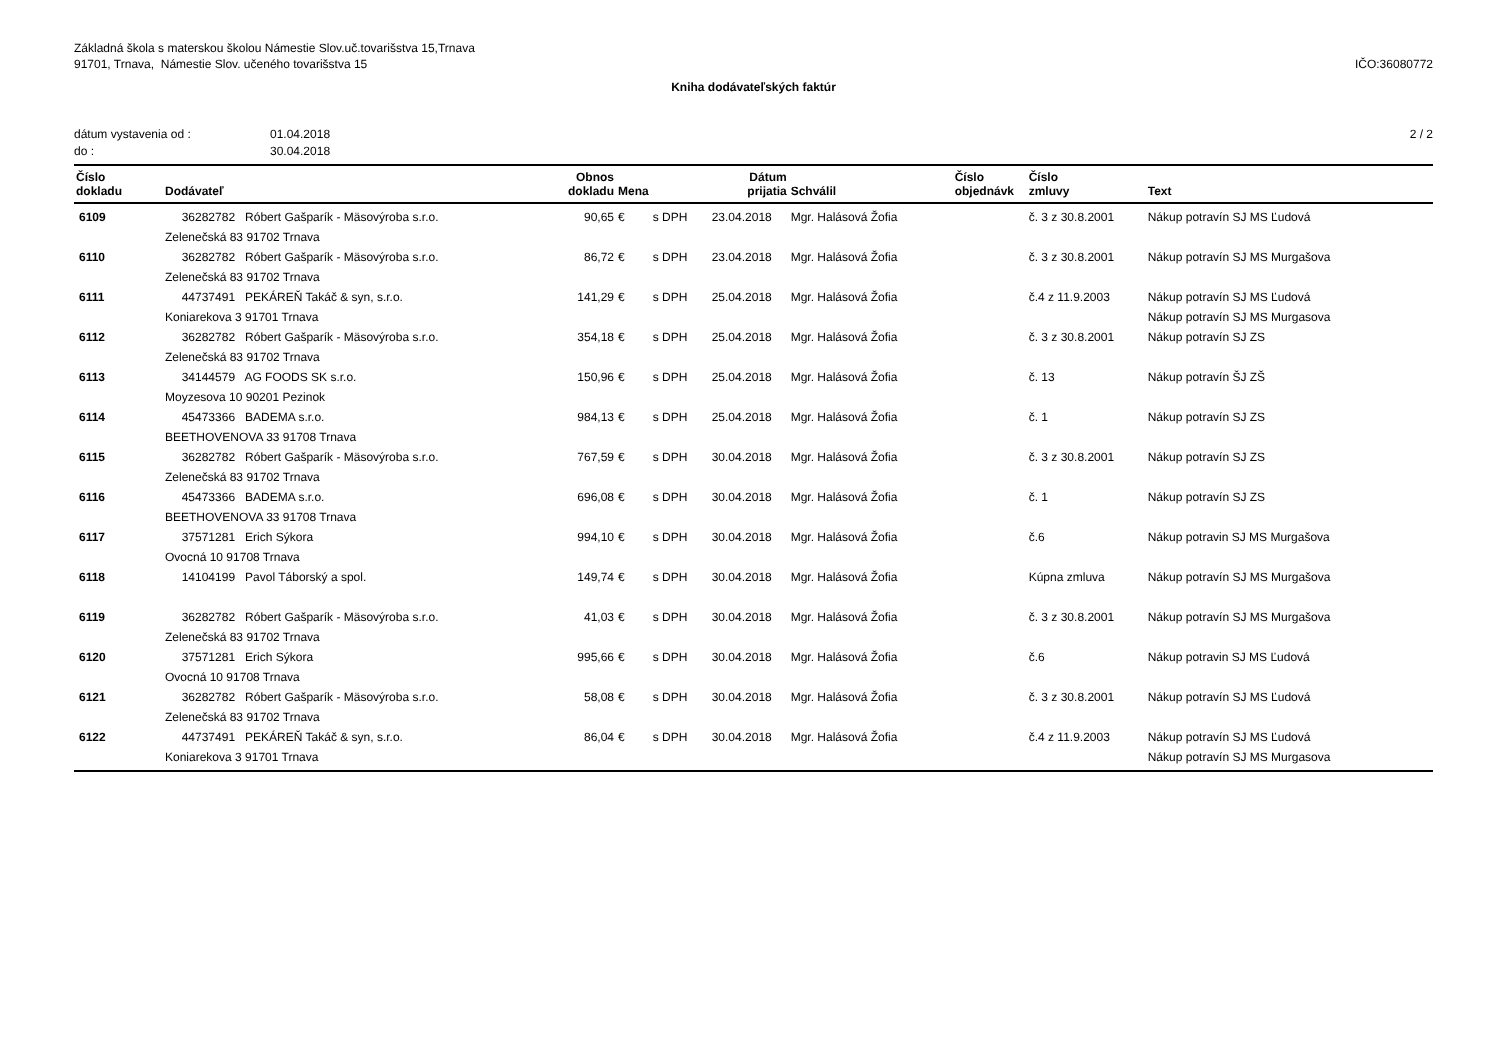Základná škola s materskou školou Námestie Slov.uč.tovarišstva 15,Trnava
91701, Trnava, Námestie Slov. učeného tovarišstva 15
IČO:36080772
Kniha dodávateľských faktúr
dátum vystavenia od : 01.04.2018
do : 30.04.2018
2 / 2
| Číslo dokladu | Dodávateľ | Obnos dokladu | Mena | | Dátum prijatia | Schválil | Číslo objednávk | Číslo zmluvy | Text |
| --- | --- | --- | --- | --- | --- | --- | --- | --- | --- |
| 6109 | 36282782 Róbert Gašparík - Mäsovýroba s.r.o. | 90,65 | € | s DPH | 23.04.2018 | Mgr. Halásová Žofia | | č. 3 z 30.8.2001 | Nákup potravín SJ MS Ľudová |
| | Zelenečská 83 91702 Trnava | | | | | | | | |
| 6110 | 36282782 Róbert Gašparík - Mäsovýroba s.r.o. | 86,72 | € | s DPH | 23.04.2018 | Mgr. Halásová Žofia | | č. 3 z 30.8.2001 | Nákup potravín SJ MS Murgašova |
| | Zelenečská 83 91702 Trnava | | | | | | | | |
| 6111 | 44737491 PEKÁREŇ Takáč & syn, s.r.o. | 141,29 | € | s DPH | 25.04.2018 | Mgr. Halásová Žofia | | č.4 z 11.9.2003 | Nákup potravín SJ MS Ľudová |
| | Koniarekova 3 91701 Trnava | | | | | | | | Nákup potravín SJ MS Murgasova |
| 6112 | 36282782 Róbert Gašparík - Mäsovýroba s.r.o. | 354,18 | € | s DPH | 25.04.2018 | Mgr. Halásová Žofia | | č. 3 z 30.8.2001 | Nákup potravín SJ ZS |
| | Zelenečská 83 91702 Trnava | | | | | | | | |
| 6113 | 34144579 AG FOODS SK s.r.o. | 150,96 | € | s DPH | 25.04.2018 | Mgr. Halásová Žofia | | č. 13 | Nákup potravín ŠJ ZŠ |
| | Moyzesova 10 90201 Pezinok | | | | | | | | |
| 6114 | 45473366 BADEMA s.r.o. | 984,13 | € | s DPH | 25.04.2018 | Mgr. Halásová Žofia | | č. 1 | Nákup potravín SJ ZS |
| | BEETHOVENOVA 33 91708 Trnava | | | | | | | | |
| 6115 | 36282782 Róbert Gašparík - Mäsovýroba s.r.o. | 767,59 | € | s DPH | 30.04.2018 | Mgr. Halásová Žofia | | č. 3 z 30.8.2001 | Nákup potravín SJ ZS |
| | Zelenečská 83 91702 Trnava | | | | | | | | |
| 6116 | 45473366 BADEMA s.r.o. | 696,08 | € | s DPH | 30.04.2018 | Mgr. Halásová Žofia | | č. 1 | Nákup potravín SJ ZS |
| | BEETHOVENOVA 33 91708 Trnava | | | | | | | | |
| 6117 | 37571281 Erich Sýkora | 994,10 | € | s DPH | 30.04.2018 | Mgr. Halásová Žofia | | č.6 | Nákup potravin SJ MS Murgašova |
| | Ovocná 10 91708 Trnava | | | | | | | | |
| 6118 | 14104199 Pavol Táborský a spol. | 149,74 | € | s DPH | 30.04.2018 | Mgr. Halásová Žofia | | Kúpna zmluva | Nákup potravín SJ MS Murgašova |
| 6119 | 36282782 Róbert Gašparík - Mäsovýroba s.r.o. | 41,03 | € | s DPH | 30.04.2018 | Mgr. Halásová Žofia | | č. 3 z 30.8.2001 | Nákup potravín SJ MS Murgašova |
| | Zelenečská 83 91702 Trnava | | | | | | | | |
| 6120 | 37571281 Erich Sýkora | 995,66 | € | s DPH | 30.04.2018 | Mgr. Halásová Žofia | | č.6 | Nákup potravin SJ MS Ľudová |
| | Ovocná 10 91708 Trnava | | | | | | | | |
| 6121 | 36282782 Róbert Gašparík - Mäsovýroba s.r.o. | 58,08 | € | s DPH | 30.04.2018 | Mgr. Halásová Žofia | | č. 3 z 30.8.2001 | Nákup potravín SJ MS Ľudová |
| | Zelenečská 83 91702 Trnava | | | | | | | | |
| 6122 | 44737491 PEKÁREŇ Takáč & syn, s.r.o. | 86,04 | € | s DPH | 30.04.2018 | Mgr. Halásová Žofia | | č.4 z 11.9.2003 | Nákup potravín SJ MS Ľudová |
| | Koniarekova 3 91701 Trnava | | | | | | | | Nákup potravín SJ MS Murgasova |